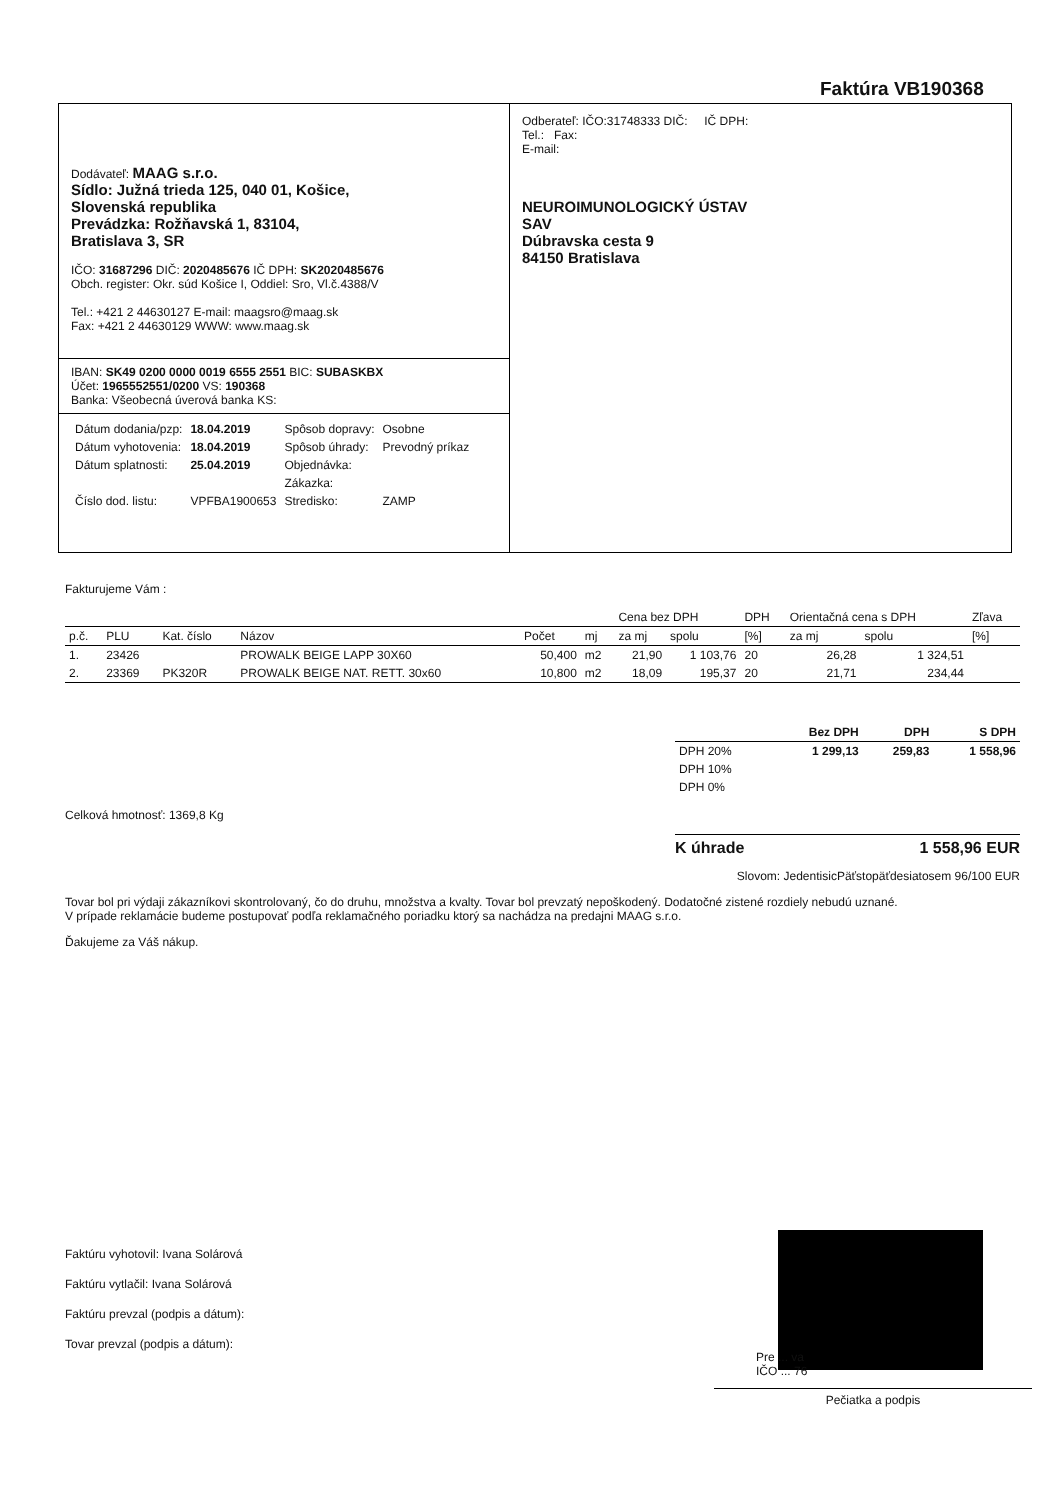Faktúra VB190368
Dodávateľ: MAAG s.r.o.
Sídlo: Južná trieda 125, 040 01, Košice,
Slovenská republika
Prevádzka: Rožňavská 1, 83104,
Bratislava 3, SR
IČO: 31687296 DIČ: 2020485676 IČ DPH: SK2020485676
Obch. register: Okr. súd Košice I, Oddiel: Sro, Vl.č.4388/V
Tel.: +421 2 44630127 E-mail: maagsro@maag.sk
Fax: +421 2 44630129 WWW: www.maag.sk
IBAN: SK49 0200 0000 0019 6555 2551 BIC: SUBASKBX
Účet: 1965552551/0200 VS: 190368
Banka: Všeobecná úverová banka KS:
| Dátum dodania/pzp: | 18.04.2019 | Spôsob dopravy: | Osobne |
| Dátum vyhotovenia: | 18.04.2019 | Spôsob úhrady: | Prevodný príkaz |
| Dátum splatnosti: | 25.04.2019 | Objednávka: | |
| | | Zákazka: | |
| Číslo dod. listu: | VPFBA1900653 | Stredisko: | ZAMP |
Odberateľ: IČO:31748333 DIČ: IČ DPH:
Tel.: Fax:
E-mail:
NEUROIMUNOLOGICKÝ ÚSTAV
SAV
Dúbravska cesta 9
84150 Bratislava
Fakturujeme Vám :
| | | | | | | Cena bez DPH | | DPH | Orientačná cena s DPH | | Zľava |
| --- | --- | --- | --- | --- | --- | --- | --- | --- | --- | --- | --- |
| p.č. | PLU | Kat. číslo | Názov | Počet | mj | za mj | spolu | [%] | za mj | spolu | [%] |
| 1. | 23426 | | PROWALK BEIGE LAPP 30X60 | 50,400 | m2 | 21,90 | 1 103,76 | 20 | 26,28 | 1 324,51 | |
| 2. | 23369 | PK320R | PROWALK BEIGE NAT. RETT. 30x60 | 10,800 | m2 | 18,09 | 195,37 | 20 | 21,71 | 234,44 | |
| | Bez DPH | DPH | S DPH |
| --- | --- | --- | --- |
| DPH 20% | 1 299,13 | 259,83 | 1 558,96 |
| DPH 10% | | | |
| DPH 0% | | | |
Celková hmotnosť: 1369,8 Kg
K úhrade 1 558,96 EUR
Slovom: JedentisicPäťstopäťdesiatosem 96/100 EUR
Tovar bol pri výdaji zákazníkovi skontrolovaný, čo do druhu, množstva a kvalty. Tovar bol prevzatý nepoškodený. Dodatočné zistené rozdiely nebudú uznané.
V prípade reklamácie budeme postupovať podľa reklamačného poriadku ktorý sa nachádza na predajni MAAG s.r.o.
Ďakujeme za Váš nákup.
Faktúru vyhotovil: Ivana Solárová
Faktúru vytlačil: Ivana Solárová
Faktúru prevzal (podpis a dátum):
Tovar prevzal (podpis a dátum):
Pre ... va
IČO ... 76
Pečiatka a podpis